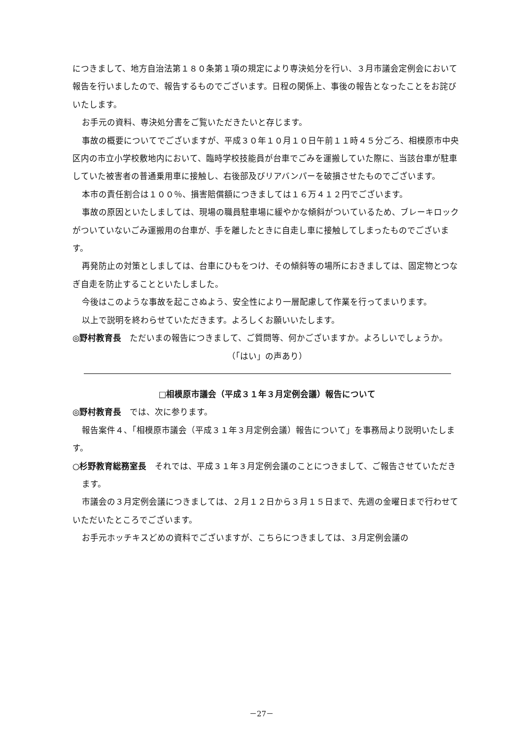につきまして、地方自治法第１８０条第１項の規定により専決処分を行い、３月市議会定例会において報告を行いましたので、報告するものでございます。日程の関係上、事後の報告となったことをお詫びいたします。
お手元の資料、専決処分書をご覧いただきたいと存じます。
事故の概要についてでございますが、平成３０年１０月１０日午前１１時４５分ごろ、相模原市中央区内の市立小学校敷地内において、臨時学校技能員が台車でごみを運搬していた際に、当該台車が駐車していた被害者の普通乗用車に接触し、右後部及びリアバンパーを破損させたものでございます。
本市の責任割合は１００％、損害賠償額につきましては１６万４１２円でございます。
事故の原因といたしましては、現場の職員駐車場に緩やかな傾斜がついているため、ブレーキロックがついていないごみ運搬用の台車が、手を離したときに自走し車に接触してしまったものでございます。
再発防止の対策としましては、台車にひもをつけ、その傾斜等の場所におきましては、固定物とつなぎ自走を防止することといたしました。
今後はこのような事故を起こさぬよう、安全性により一層配慮して作業を行ってまいります。
以上で説明を終わらせていただきます。よろしくお願いいたします。
◎野村教育長　ただいまの報告につきまして、ご質問等、何かございますか。よろしいでしょうか。
（「はい」の声あり）
□相模原市議会（平成３１年３月定例会議）報告について
◎野村教育長　では、次に参ります。
報告案件４、「相模原市議会（平成３１年３月定例会議）報告について」を事務局より説明いたします。
○杉野教育総務室長　それでは、平成３１年３月定例会議のことにつきまして、ご報告させていただきます。
市議会の３月定例会議につきましては、２月１２日から３月１５日まで、先週の金曜日まで行わせていただいたところでございます。
お手元ホッチキスどめの資料でございますが、こちらにつきましては、３月定例会議の
－27－